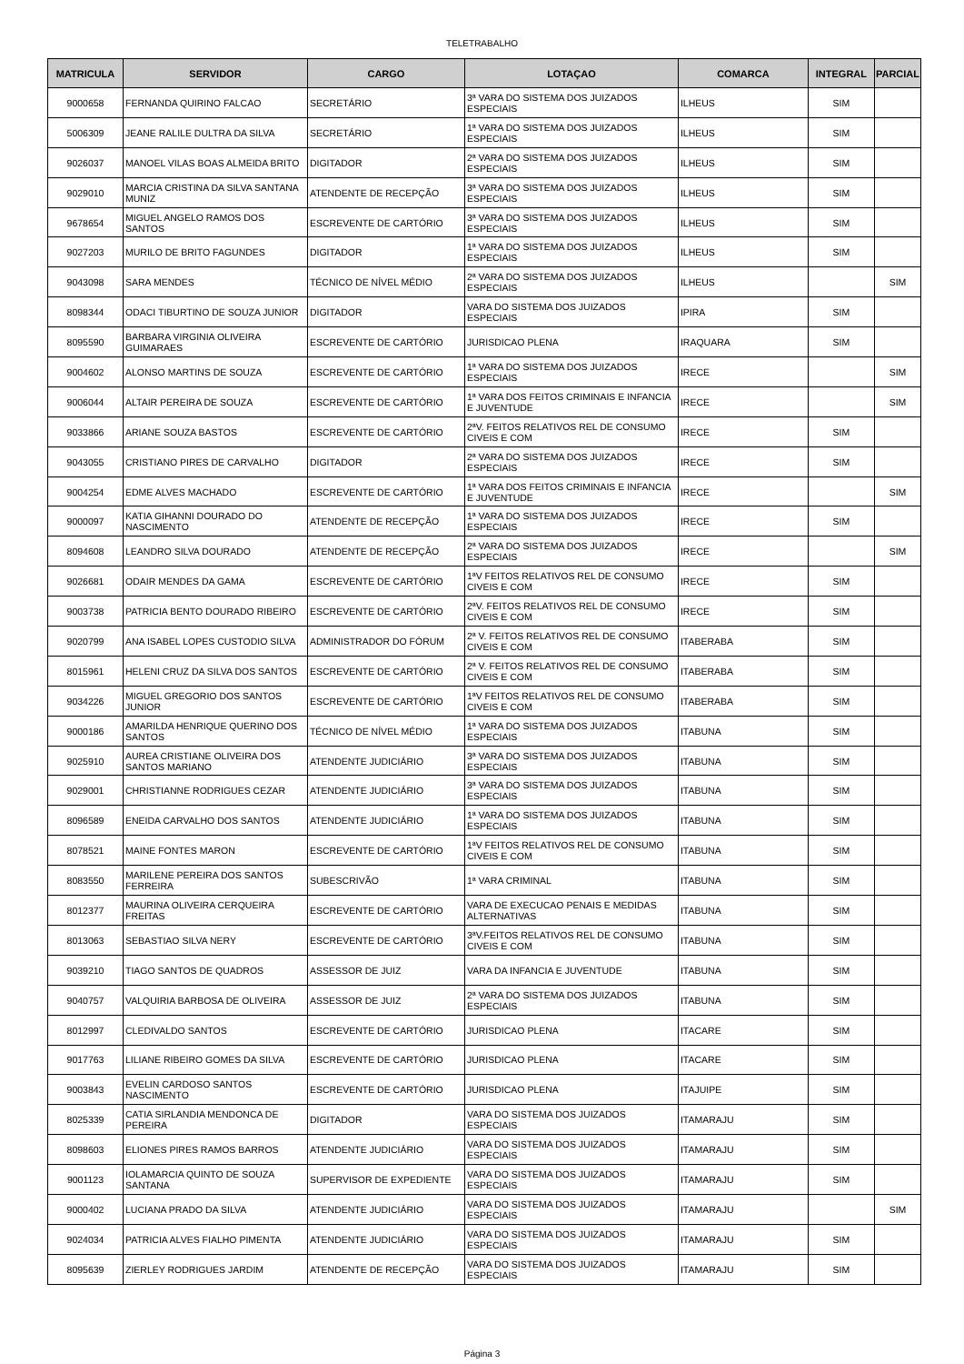TELETRABALHO
| MATRICULA | SERVIDOR | CARGO | LOTAÇAO | COMARCA | INTEGRAL | PARCIAL |
| --- | --- | --- | --- | --- | --- | --- |
| 9000658 | FERNANDA QUIRINO FALCAO | SECRETÁRIO | 3ª VARA DO SISTEMA DOS JUIZADOS ESPECIAIS | ILHEUS | SIM | |
| 5006309 | JEANE RALILE DULTRA DA SILVA | SECRETÁRIO | 1ª VARA DO SISTEMA DOS JUIZADOS ESPECIAIS | ILHEUS | SIM | |
| 9026037 | MANOEL VILAS BOAS ALMEIDA BRITO | DIGITADOR | 2ª VARA DO SISTEMA DOS JUIZADOS ESPECIAIS | ILHEUS | SIM | |
| 9029010 | MARCIA CRISTINA DA SILVA SANTANA MUNIZ | ATENDENTE DE RECEPÇÃO | 3ª VARA DO SISTEMA DOS JUIZADOS ESPECIAIS | ILHEUS | SIM | |
| 9678654 | MIGUEL ANGELO RAMOS DOS SANTOS | ESCREVENTE DE CARTÓRIO | 3ª VARA DO SISTEMA DOS JUIZADOS ESPECIAIS | ILHEUS | SIM | |
| 9027203 | MURILO DE BRITO FAGUNDES | DIGITADOR | 1ª VARA DO SISTEMA DOS JUIZADOS ESPECIAIS | ILHEUS | SIM | |
| 9043098 | SARA MENDES | TÉCNICO DE NÍVEL MÉDIO | 2ª VARA DO SISTEMA DOS JUIZADOS ESPECIAIS | ILHEUS | | SIM |
| 8098344 | ODACI TIBURTINO DE SOUZA JUNIOR | DIGITADOR | VARA DO SISTEMA DOS JUIZADOS ESPECIAIS | IPIRA | SIM | |
| 8095590 | BARBARA VIRGINIA OLIVEIRA GUIMARAES | ESCREVENTE DE CARTÓRIO | JURISDICAO PLENA | IRAQUARA | SIM | |
| 9004602 | ALONSO MARTINS DE SOUZA | ESCREVENTE DE CARTÓRIO | 1ª VARA DO SISTEMA DOS JUIZADOS ESPECIAIS | IRECE | | SIM |
| 9006044 | ALTAIR PEREIRA DE SOUZA | ESCREVENTE DE CARTÓRIO | 1ª VARA DOS FEITOS CRIMINAIS E INFANCIA E JUVENTUDE | IRECE | | SIM |
| 9033866 | ARIANE SOUZA BASTOS | ESCREVENTE DE CARTÓRIO | 2ªV. FEITOS RELATIVOS REL DE CONSUMO CIVEIS E COM | IRECE | SIM | |
| 9043055 | CRISTIANO PIRES DE CARVALHO | DIGITADOR | 2ª VARA DO SISTEMA DOS JUIZADOS ESPECIAIS | IRECE | SIM | |
| 9004254 | EDME ALVES MACHADO | ESCREVENTE DE CARTÓRIO | 1ª VARA DOS FEITOS CRIMINAIS E INFANCIA E JUVENTUDE | IRECE | | SIM |
| 9000097 | KATIA GIHANNI DOURADO DO NASCIMENTO | ATENDENTE DE RECEPÇÃO | 1ª VARA DO SISTEMA DOS JUIZADOS ESPECIAIS | IRECE | SIM | |
| 8094608 | LEANDRO SILVA DOURADO | ATENDENTE DE RECEPÇÃO | 2ª VARA DO SISTEMA DOS JUIZADOS ESPECIAIS | IRECE | | SIM |
| 9026681 | ODAIR MENDES DA GAMA | ESCREVENTE DE CARTÓRIO | 1ªV FEITOS RELATIVOS REL DE CONSUMO CIVEIS E COM | IRECE | SIM | |
| 9003738 | PATRICIA BENTO DOURADO RIBEIRO | ESCREVENTE DE CARTÓRIO | 2ªV. FEITOS RELATIVOS REL DE CONSUMO CIVEIS E COM | IRECE | SIM | |
| 9020799 | ANA ISABEL LOPES CUSTODIO SILVA | ADMINISTRADOR DO FÓRUM | 2ª V. FEITOS RELATIVOS REL DE CONSUMO CIVEIS E COM | ITABERABA | SIM | |
| 8015961 | HELENI CRUZ DA SILVA DOS SANTOS | ESCREVENTE DE CARTÓRIO | 2ª V. FEITOS RELATIVOS REL DE CONSUMO CIVEIS E COM | ITABERABA | SIM | |
| 9034226 | MIGUEL GREGORIO DOS SANTOS JUNIOR | ESCREVENTE DE CARTÓRIO | 1ªV FEITOS RELATIVOS REL DE CONSUMO CIVEIS E COM | ITABERABA | SIM | |
| 9000186 | AMARILDA HENRIQUE QUERINO DOS SANTOS | TÉCNICO DE NÍVEL MÉDIO | 1ª VARA DO SISTEMA DOS JUIZADOS ESPECIAIS | ITABUNA | SIM | |
| 9025910 | AUREA CRISTIANE OLIVEIRA DOS SANTOS MARIANO | ATENDENTE JUDICIÁRIO | 3ª VARA DO SISTEMA DOS JUIZADOS ESPECIAIS | ITABUNA | SIM | |
| 9029001 | CHRISTIANNE RODRIGUES CEZAR | ATENDENTE JUDICIÁRIO | 3ª VARA DO SISTEMA DOS JUIZADOS ESPECIAIS | ITABUNA | SIM | |
| 8096589 | ENEIDA CARVALHO DOS SANTOS | ATENDENTE JUDICIÁRIO | 1ª VARA DO SISTEMA DOS JUIZADOS ESPECIAIS | ITABUNA | SIM | |
| 8078521 | MAINE FONTES MARON | ESCREVENTE DE CARTÓRIO | 1ªV FEITOS RELATIVOS REL DE CONSUMO CIVEIS E COM | ITABUNA | SIM | |
| 8083550 | MARILENE PEREIRA DOS SANTOS FERREIRA | SUBESCRIVÃO | 1ª VARA CRIMINAL | ITABUNA | SIM | |
| 8012377 | MAURINA OLIVEIRA CERQUEIRA FREITAS | ESCREVENTE DE CARTÓRIO | VARA DE EXECUCAO PENAIS E MEDIDAS ALTERNATIVAS | ITABUNA | SIM | |
| 8013063 | SEBASTIAO SILVA NERY | ESCREVENTE DE CARTÓRIO | 3ªV.FEITOS RELATIVOS REL DE CONSUMO CIVEIS E COM | ITABUNA | SIM | |
| 9039210 | TIAGO SANTOS DE QUADROS | ASSESSOR DE JUIZ | VARA DA INFANCIA E JUVENTUDE | ITABUNA | SIM | |
| 9040757 | VALQUIRIA BARBOSA DE OLIVEIRA | ASSESSOR DE JUIZ | 2ª VARA DO SISTEMA DOS JUIZADOS ESPECIAIS | ITABUNA | SIM | |
| 8012997 | CLEDIVALDO SANTOS | ESCREVENTE DE CARTÓRIO | JURISDICAO PLENA | ITACARE | SIM | |
| 9017763 | LILIANE RIBEIRO GOMES DA SILVA | ESCREVENTE DE CARTÓRIO | JURISDICAO PLENA | ITACARE | SIM | |
| 9003843 | EVELIN CARDOSO SANTOS NASCIMENTO | ESCREVENTE DE CARTÓRIO | JURISDICAO PLENA | ITAJUIPE | SIM | |
| 8025339 | CATIA SIRLANDIA MENDONCA DE PEREIRA | DIGITADOR | VARA DO SISTEMA DOS JUIZADOS ESPECIAIS | ITAMARAJU | SIM | |
| 8098603 | ELIONES PIRES RAMOS BARROS | ATENDENTE JUDICIÁRIO | VARA DO SISTEMA DOS JUIZADOS ESPECIAIS | ITAMARAJU | SIM | |
| 9001123 | IOLAMARCIA QUINTO DE SOUZA SANTANA | SUPERVISOR DE EXPEDIENTE | VARA DO SISTEMA DOS JUIZADOS ESPECIAIS | ITAMARAJU | SIM | |
| 9000402 | LUCIANA PRADO DA SILVA | ATENDENTE JUDICIÁRIO | VARA DO SISTEMA DOS JUIZADOS ESPECIAIS | ITAMARAJU | | SIM |
| 9024034 | PATRICIA ALVES FIALHO PIMENTA | ATENDENTE JUDICIÁRIO | VARA DO SISTEMA DOS JUIZADOS ESPECIAIS | ITAMARAJU | SIM | |
| 8095639 | ZIERLEY RODRIGUES JARDIM | ATENDENTE DE RECEPÇÃO | VARA DO SISTEMA DOS JUIZADOS ESPECIAIS | ITAMARAJU | SIM | |
Página 3